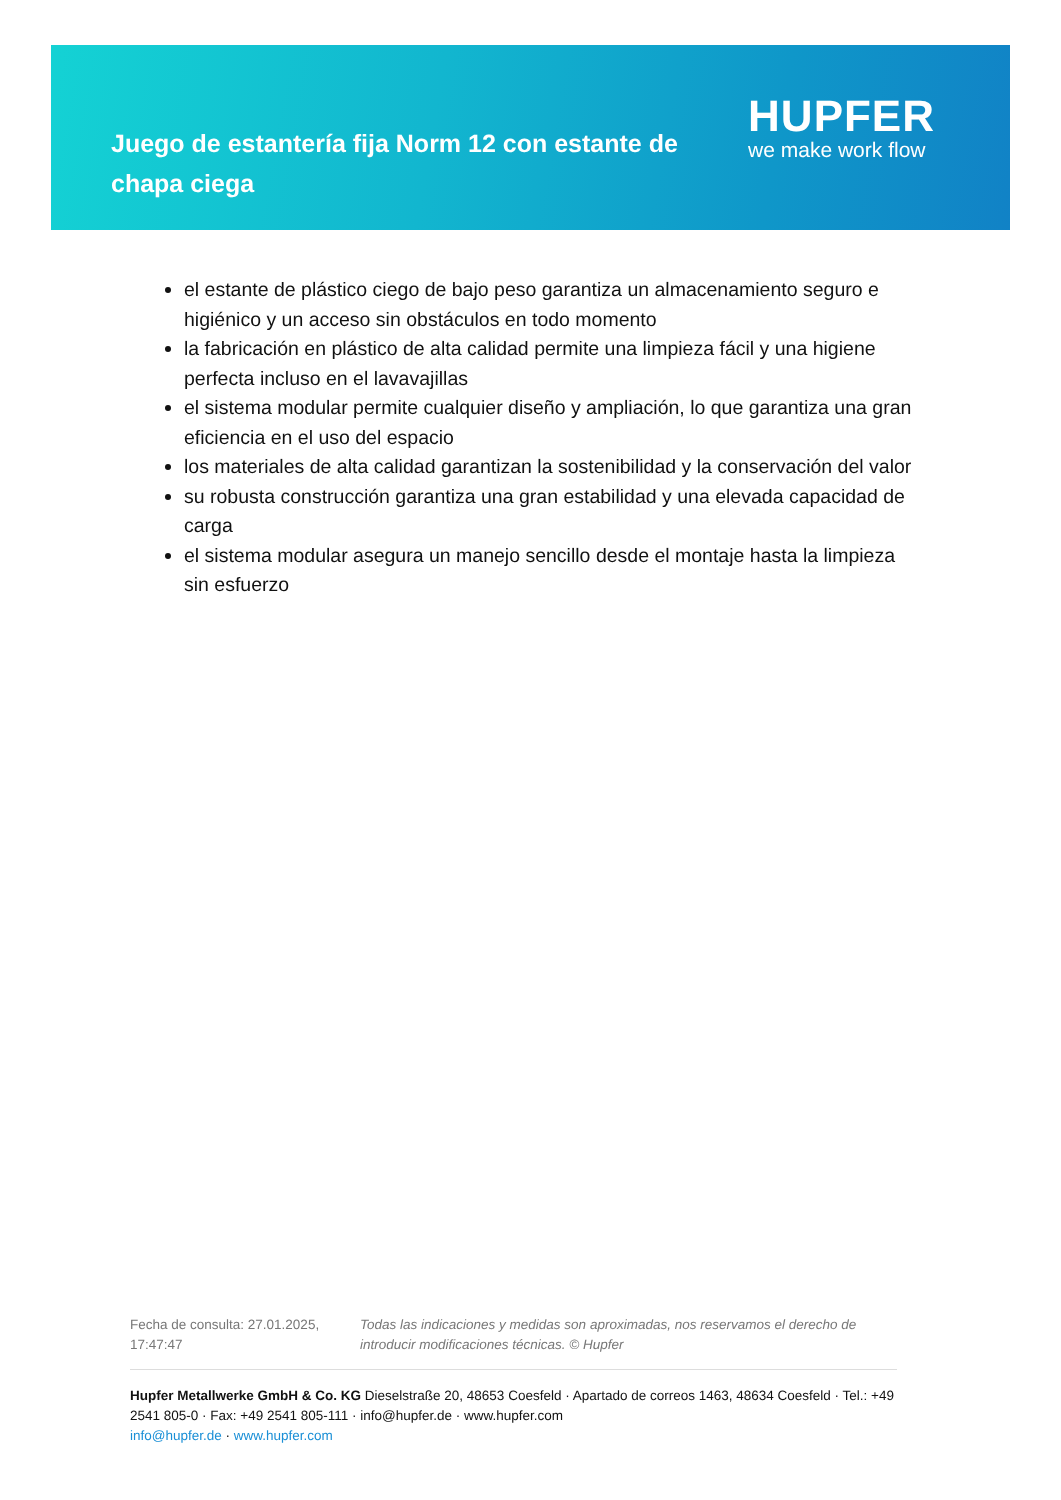Juego de estantería fija Norm 12 con estante de chapa ciega
HUPFER
we make work flow
el estante de plástico ciego de bajo peso garantiza un almacenamiento seguro e higiénico y un acceso sin obstáculos en todo momento
la fabricación en plástico de alta calidad permite una limpieza fácil y una higiene perfecta incluso en el lavavajillas
el sistema modular permite cualquier diseño y ampliación, lo que garantiza una gran eficiencia en el uso del espacio
los materiales de alta calidad garantizan la sostenibilidad y la conservación del valor
su robusta construcción garantiza una gran estabilidad y una elevada capacidad de carga
el sistema modular asegura un manejo sencillo desde el montaje hasta la limpieza sin esfuerzo
Fecha de consulta: 27.01.2025, 17:47:47
Todas las indicaciones y medidas son aproximadas, nos reservamos el derecho de introducir modificaciones técnicas. © Hupfer
Hupfer Metallwerke GmbH & Co. KG Dieselstraße 20, 48653 Coesfeld · Apartado de correos 1463, 48634 Coesfeld · Tel.: +49 2541 805-0 · Fax: +49 2541 805-111 · info@hupfer.de · www.hupfer.com
info@hupfer.de · www.hupfer.com